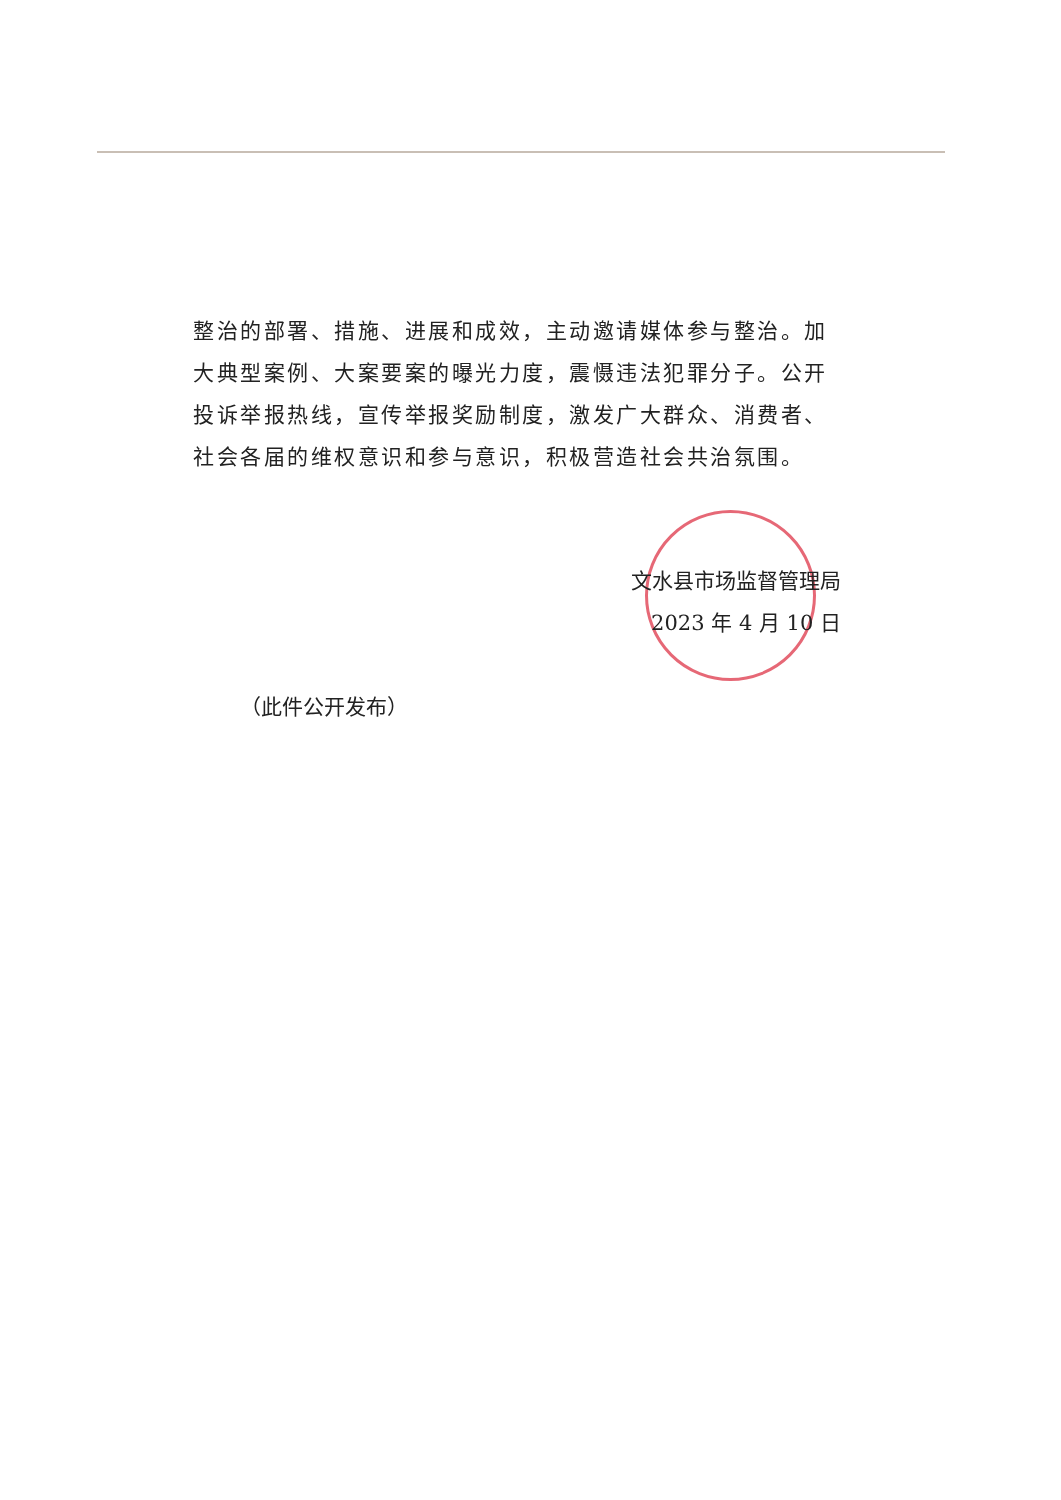整治的部署、措施、进展和成效，主动邀请媒体参与整治。加大典型案例、大案要案的曝光力度，震慑违法犯罪分子。公开投诉举报热线，宣传举报奖励制度，激发广大群众、消费者、社会各届的维权意识和参与意识，积极营造社会共治氛围。
文水县市场监督管理局
2023 年 4 月 10 日
（此件公开发布）